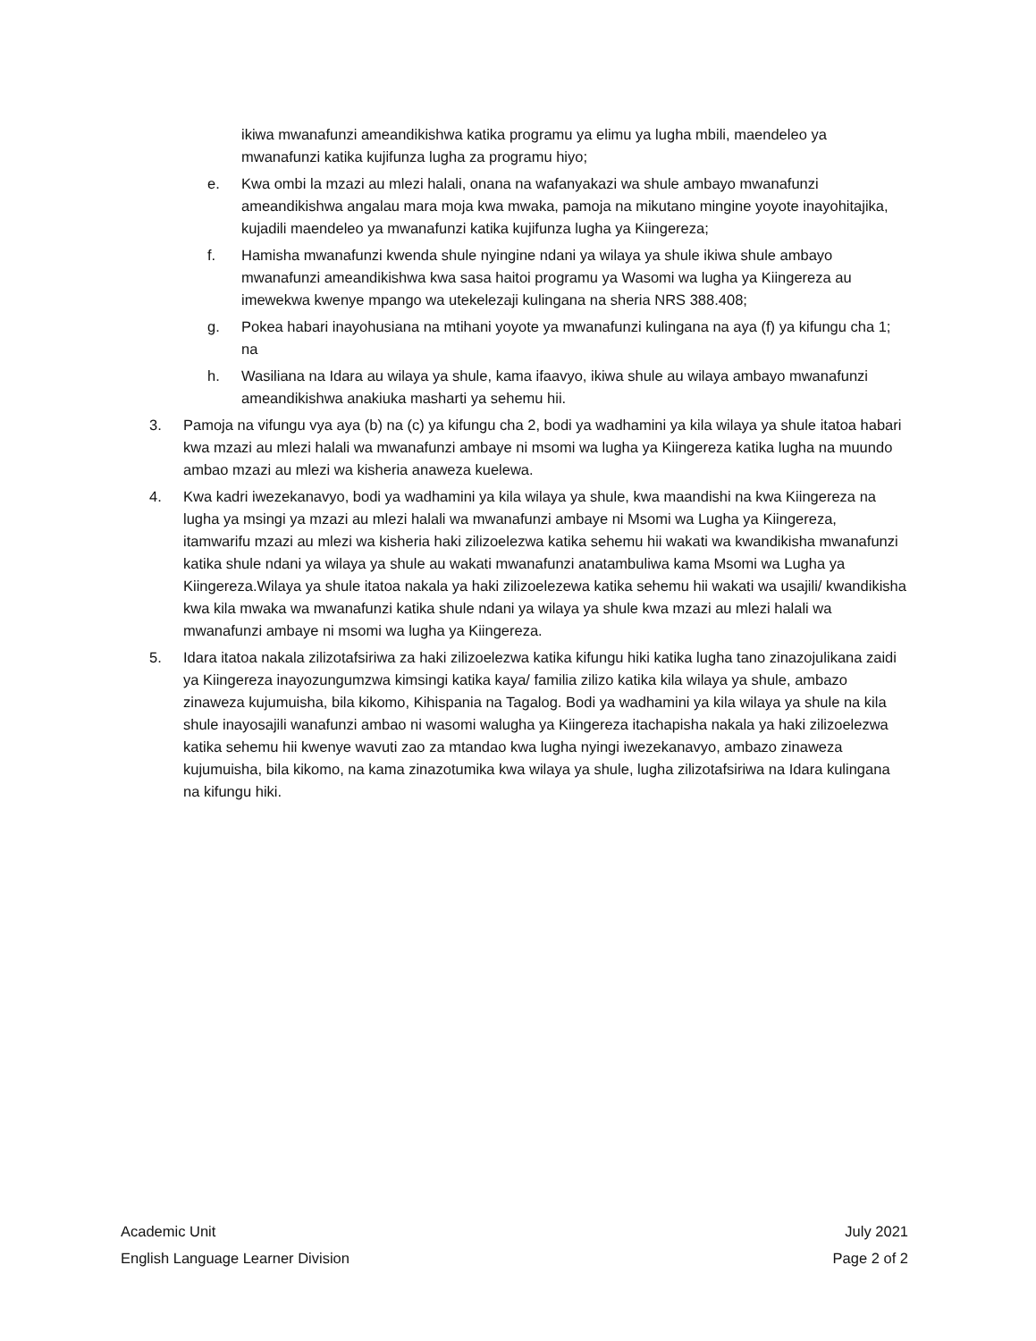ikiwa mwanafunzi ameandikishwa katika programu ya elimu ya lugha mbili, maendeleo ya mwanafunzi katika kujifunza lugha za programu hiyo;
e. Kwa ombi la mzazi au mlezi halali, onana na wafanyakazi wa shule ambayo mwanafunzi ameandikishwa angalau mara moja kwa mwaka, pamoja na mikutano mingine yoyote inayohitajika, kujadili maendeleo ya mwanafunzi katika kujifunza lugha ya Kiingereza;
f. Hamisha mwanafunzi kwenda shule nyingine ndani ya wilaya ya shule ikiwa shule ambayo mwanafunzi ameandikishwa kwa sasa haitoi programu ya Wasomi wa lugha ya Kiingereza au imewekwa kwenye mpango wa utekelezaji kulingana na sheria NRS 388.408;
g. Pokea habari inayohusiana na mtihani yoyote ya mwanafunzi kulingana na aya (f) ya kifungu cha 1; na
h. Wasiliana na Idara au wilaya ya shule, kama ifaavyo, ikiwa shule au wilaya ambayo mwanafunzi ameandikishwa anakiuka masharti ya sehemu hii.
3. Pamoja na vifungu vya aya (b) na (c) ya kifungu cha 2, bodi ya wadhamini ya kila wilaya ya shule itatoa habari kwa mzazi au mlezi halali wa mwanafunzi ambaye ni msomi wa lugha ya Kiingereza katika lugha na muundo ambao mzazi au mlezi wa kisheria anaweza kuelewa.
4. Kwa kadri iwezekanavyo, bodi ya wadhamini ya kila wilaya ya shule, kwa maandishi na kwa Kiingereza na lugha ya msingi ya mzazi au mlezi halali wa mwanafunzi ambaye ni Msomi wa Lugha ya Kiingereza, itamwarifu mzazi au mlezi wa kisheria haki zilizoelezwa katika sehemu hii wakati wa kwandikisha mwanafunzi katika shule ndani ya wilaya ya shule au wakati mwanafunzi anatambuliwa kama Msomi wa Lugha ya Kiingereza.Wilaya ya shule itatoa nakala ya haki zilizoelezewa katika sehemu hii wakati wa usajili/ kwandikisha kwa kila mwaka wa mwanafunzi katika shule ndani ya wilaya ya shule kwa mzazi au mlezi halali wa mwanafunzi ambaye ni msomi wa lugha ya Kiingereza.
5. Idara itatoa nakala zilizotafsiriwa za haki zilizoelezwa katika kifungu hiki katika lugha tano zinazojulikana zaidi ya Kiingereza inayozungumzwa kimsingi katika kaya/ familia zilizo katika kila wilaya ya shule, ambazo zinaweza kujumuisha, bila kikomo, Kihispania na Tagalog. Bodi ya wadhamini ya kila wilaya ya shule na kila shule inayosajili wanafunzi ambao ni wasomi walugha ya Kiingereza itachapisha nakala ya haki zilizoelezwa katika sehemu hii kwenye wavuti zao za mtandao kwa lugha nyingi iwezekanavyo, ambazo zinaweza kujumuisha, bila kikomo, na kama zinazotumika kwa wilaya ya shule, lugha zilizotafsiriwa na Idara kulingana na kifungu hiki.
Academic Unit
English Language Learner Division
July 2021
Page 2 of 2